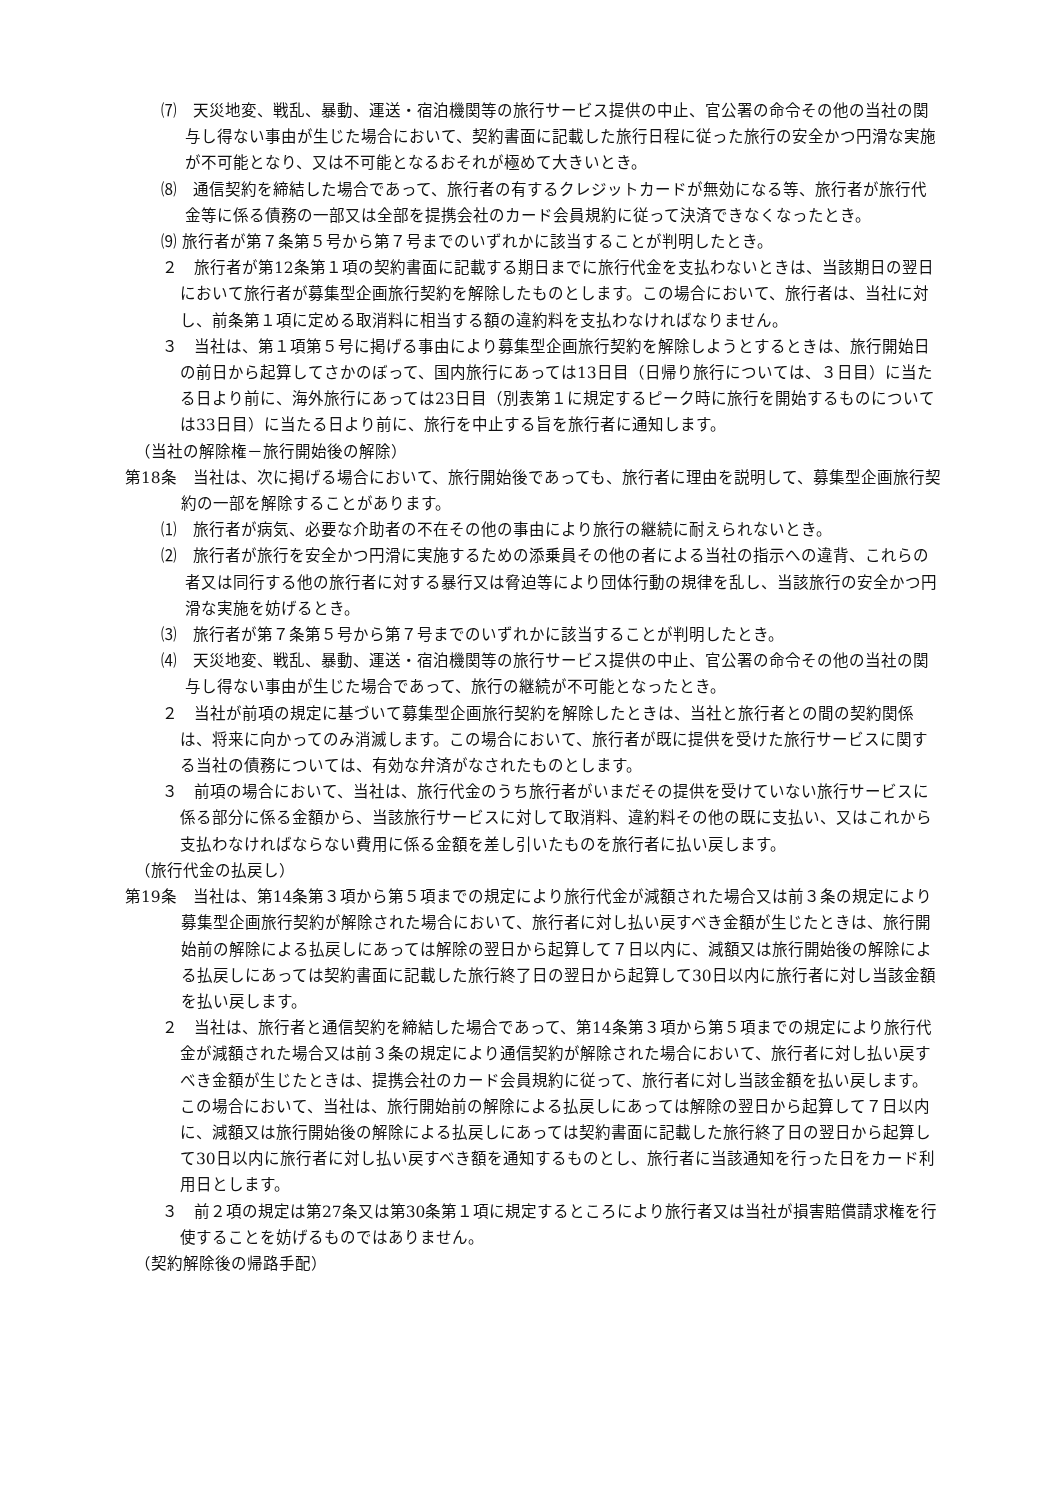⑺　天災地変、戦乱、暴動、運送・宿泊機関等の旅行サービス提供の中止、官公署の命令その他の当社の関与し得ない事由が生じた場合において、契約書面に記載した旅行日程に従った旅行の安全かつ円滑な実施が不可能となり、又は不可能となるおそれが極めて大きいとき。
⑻　通信契約を締結した場合であって、旅行者の有するクレジットカードが無効になる等、旅行者が旅行代金等に係る債務の一部又は全部を提携会社のカード会員規約に従って決済できなくなったとき。
⑼ 旅行者が第７条第５号から第７号までのいずれかに該当することが判明したとき。
２　旅行者が第12条第１項の契約書面に記載する期日までに旅行代金を支払わないときは、当該期日の翌日において旅行者が募集型企画旅行契約を解除したものとします。この場合において、旅行者は、当社に対し、前条第１項に定める取消料に相当する額の違約料を支払わなければなりません。
３　当社は、第１項第５号に掲げる事由により募集型企画旅行契約を解除しようとするときは、旅行開始日の前日から起算してさかのぼって、国内旅行にあっては13日目（日帰り旅行については、３日目）に当たる日より前に、海外旅行にあっては23日目（別表第１に規定するピーク時に旅行を開始するものについては33日目）に当たる日より前に、旅行を中止する旨を旅行者に通知します。
（当社の解除権－旅行開始後の解除）
第18条　当社は、次に掲げる場合において、旅行開始後であっても、旅行者に理由を説明して、募集型企画旅行契約の一部を解除することがあります。
⑴　旅行者が病気、必要な介助者の不在その他の事由により旅行の継続に耐えられないとき。
⑵　旅行者が旅行を安全かつ円滑に実施するための添乗員その他の者による当社の指示への違背、これらの者又は同行する他の旅行者に対する暴行又は脅迫等により団体行動の規律を乱し、当該旅行の安全かつ円滑な実施を妨げるとき。
⑶　旅行者が第７条第５号から第７号までのいずれかに該当することが判明したとき。
⑷　天災地変、戦乱、暴動、運送・宿泊機関等の旅行サービス提供の中止、官公署の命令その他の当社の関与し得ない事由が生じた場合であって、旅行の継続が不可能となったとき。
２　当社が前項の規定に基づいて募集型企画旅行契約を解除したときは、当社と旅行者との間の契約関係は、将来に向かってのみ消滅します。この場合において、旅行者が既に提供を受けた旅行サービスに関する当社の債務については、有効な弁済がなされたものとします。
３　前項の場合において、当社は、旅行代金のうち旅行者がいまだその提供を受けていない旅行サービスに係る部分に係る金額から、当該旅行サービスに対して取消料、違約料その他の既に支払い、又はこれから支払わなければならない費用に係る金額を差し引いたものを旅行者に払い戻します。
（旅行代金の払戻し）
第19条　当社は、第14条第３項から第５項までの規定により旅行代金が減額された場合又は前３条の規定により募集型企画旅行契約が解除された場合において、旅行者に対し払い戻すべき金額が生じたときは、旅行開始前の解除による払戻しにあっては解除の翌日から起算して７日以内に、減額又は旅行開始後の解除による払戻しにあっては契約書面に記載した旅行終了日の翌日から起算して30日以内に旅行者に対し当該金額を払い戻します。
２　当社は、旅行者と通信契約を締結した場合であって、第14条第３項から第５項までの規定により旅行代金が減額された場合又は前３条の規定により通信契約が解除された場合において、旅行者に対し払い戻すべき金額が生じたときは、提携会社のカード会員規約に従って、旅行者に対し当該金額を払い戻します。この場合において、当社は、旅行開始前の解除による払戻しにあっては解除の翌日から起算して７日以内に、減額又は旅行開始後の解除による払戻しにあっては契約書面に記載した旅行終了日の翌日から起算して30日以内に旅行者に対し払い戻すべき額を通知するものとし、旅行者に当該通知を行った日をカード利用日とします。
３　前２項の規定は第27条又は第30条第１項に規定するところにより旅行者又は当社が損害賠償請求権を行使することを妨げるものではありません。
（契約解除後の帰路手配）